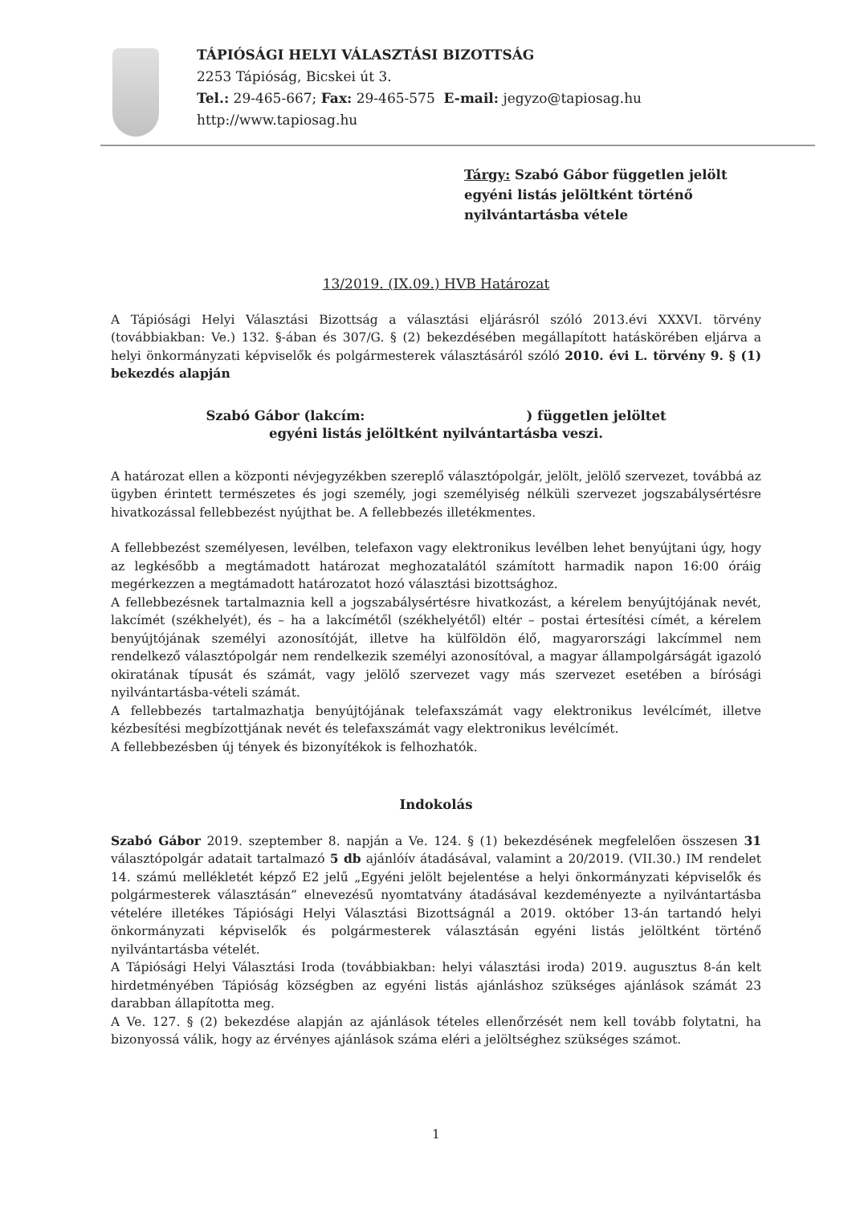TÁPIÓSÁGI HELYI VÁLASZTÁSI BIZOTTSÁG
2253 Tápióság, Bicskei út 3.
Tel.: 29-465-667; Fax: 29-465-575 E-mail: jegyzo@tapiosag.hu
http://www.tapiosag.hu
Tárgy: Szabó Gábor független jelölt
egyéni listás jelöltként történő
nyilvántartásba vétele
13/2019. (IX.09.) HVB Határozat
A Tápiósági Helyi Választási Bizottság a választási eljárásról szóló 2013.évi XXXVI. törvény (továbbiakban: Ve.) 132. §-ában és 307/G. § (2) bekezdésében megállapított hatáskörében eljárva a helyi önkormányzati képviselők és polgármesterek választásáról szóló 2010. évi L. törvény 9. § (1) bekezdés alapján
Szabó Gábor (lakcím: ) független jelöltet
egyéni listás jelöltként nyilvántartásba veszi.
A határozat ellen a központi névjegyzékben szereplő választópolgár, jelölt, jelölő szervezet, továbbá az ügyben érintett természetes és jogi személy, jogi személyiség nélküli szervezet jogszabálysértésre hivatkozással fellebbezést nyújthat be. A fellebbezés illetékmentes.
A fellebbezést személyesen, levélben, telefaxon vagy elektronikus levélben lehet benyújtani úgy, hogy az legkésőbb a megtámadott határozat meghozatalától számított harmadik napon 16:00 óráig megérkezzen a megtámadott határozatot hozó választási bizottsághoz.
A fellebbezésnek tartalmaznia kell a jogszabálysértésre hivatkozást, a kérelem benyújtójának nevét, lakcímét (székhelyét), és – ha a lakcímétől (székhelyétől) eltér – postai értesítési címét, a kérelem benyújtójának személyi azonosítóját, illetve ha külföldön élő, magyarországi lakcímmel nem rendelkező választópolgár nem rendelkezik személyi azonosítóval, a magyar állampolgárságát igazoló okiratának típusát és számát, vagy jelölő szervezet vagy más szervezet esetében a bírósági nyilvántartásba-vételi számát.
A fellebbezés tartalmazhatja benyújtójának telefaxszámát vagy elektronikus levélcímét, illetve kézbesítési megbízottjának nevét és telefaxszámát vagy elektronikus levélcímét.
A fellebbezésben új tények és bizonyítékok is felhozhatók.
Indokolás
Szabó Gábor 2019. szeptember 8. napján a Ve. 124. § (1) bekezdésének megfelelően összesen 31 választópolgár adatait tartalmazó 5 db ajánlóív átadásával, valamint a 20/2019. (VII.30.) IM rendelet 14. számú mellékletét képző E2 jelű „Egyéni jelölt bejelentése a helyi önkormányzati képviselők és polgármesterek választásán” elnevezésű nyomtatvány átadásával kezdeményezte a nyilvántartásba vételére illetékes Tápiósági Helyi Választási Bizottságnál a 2019. október 13-án tartandó helyi önkormányzati képviselők és polgármesterek választásán egyéni listás jelöltként történő nyilvántartásba vételét.
A Tápiósági Helyi Választási Iroda (továbbiakban: helyi választási iroda) 2019. augusztus 8-án kelt hirdetményében Tápióság községben az egyéni listás ajánláshoz szükséges ajánlások számát 23 darabban állapította meg.
A Ve. 127. § (2) bekezdése alapján az ajánlások tételes ellenőrzését nem kell tovább folytatni, ha bizonyossá válik, hogy az érvényes ajánlások száma eléri a jelöltséghez szükséges számot.
1